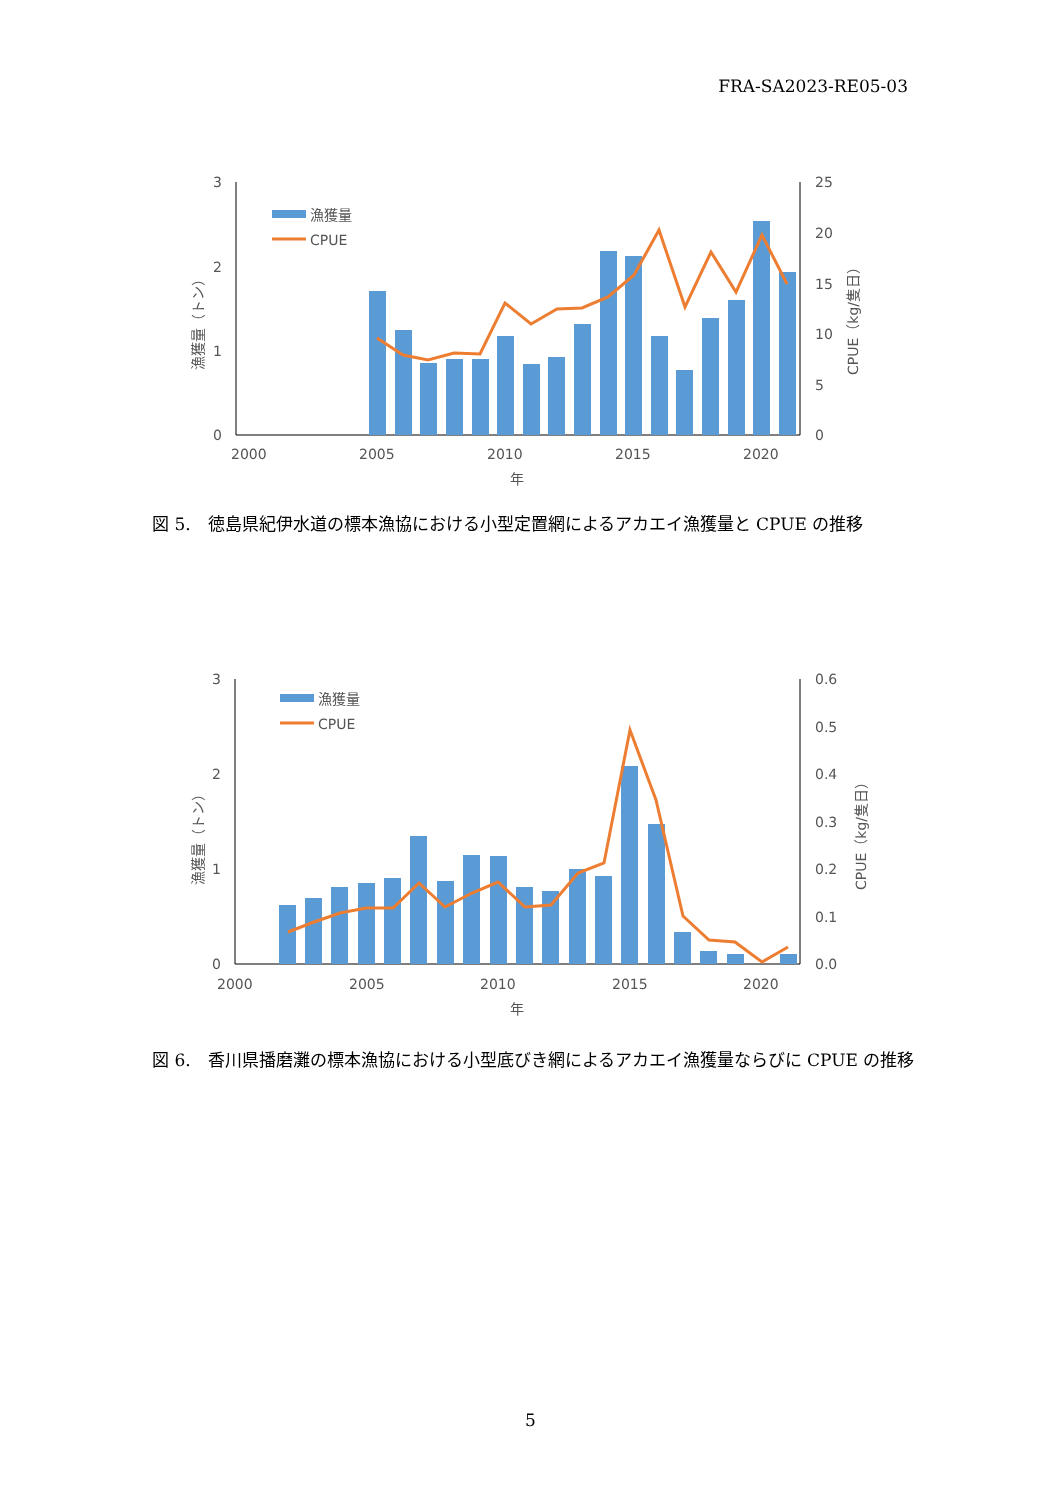FRA-SA2023-RE05-03
3
2
1
0
25
20
15
10
5
0
2000
2005
2010
2015
2020
年
漁獲量（トン）
CPUE（kg/隻日）
漁獲量
CPUE
図 5.　徳島県紀伊水道の標本漁協における小型定置網によるアカエイ漁獲量と CPUE の推移
3
2
1
0
0.6
0.5
0.4
0.3
0.2
0.1
0.0
2000
2005
2010
2015
2020
年
漁獲量（トン）
CPUE（kg/隻日）
漁獲量
CPUE
図 6.　香川県播磨灘の標本漁協における小型底びき網によるアカエイ漁獲量ならびに CPUE の推移
5